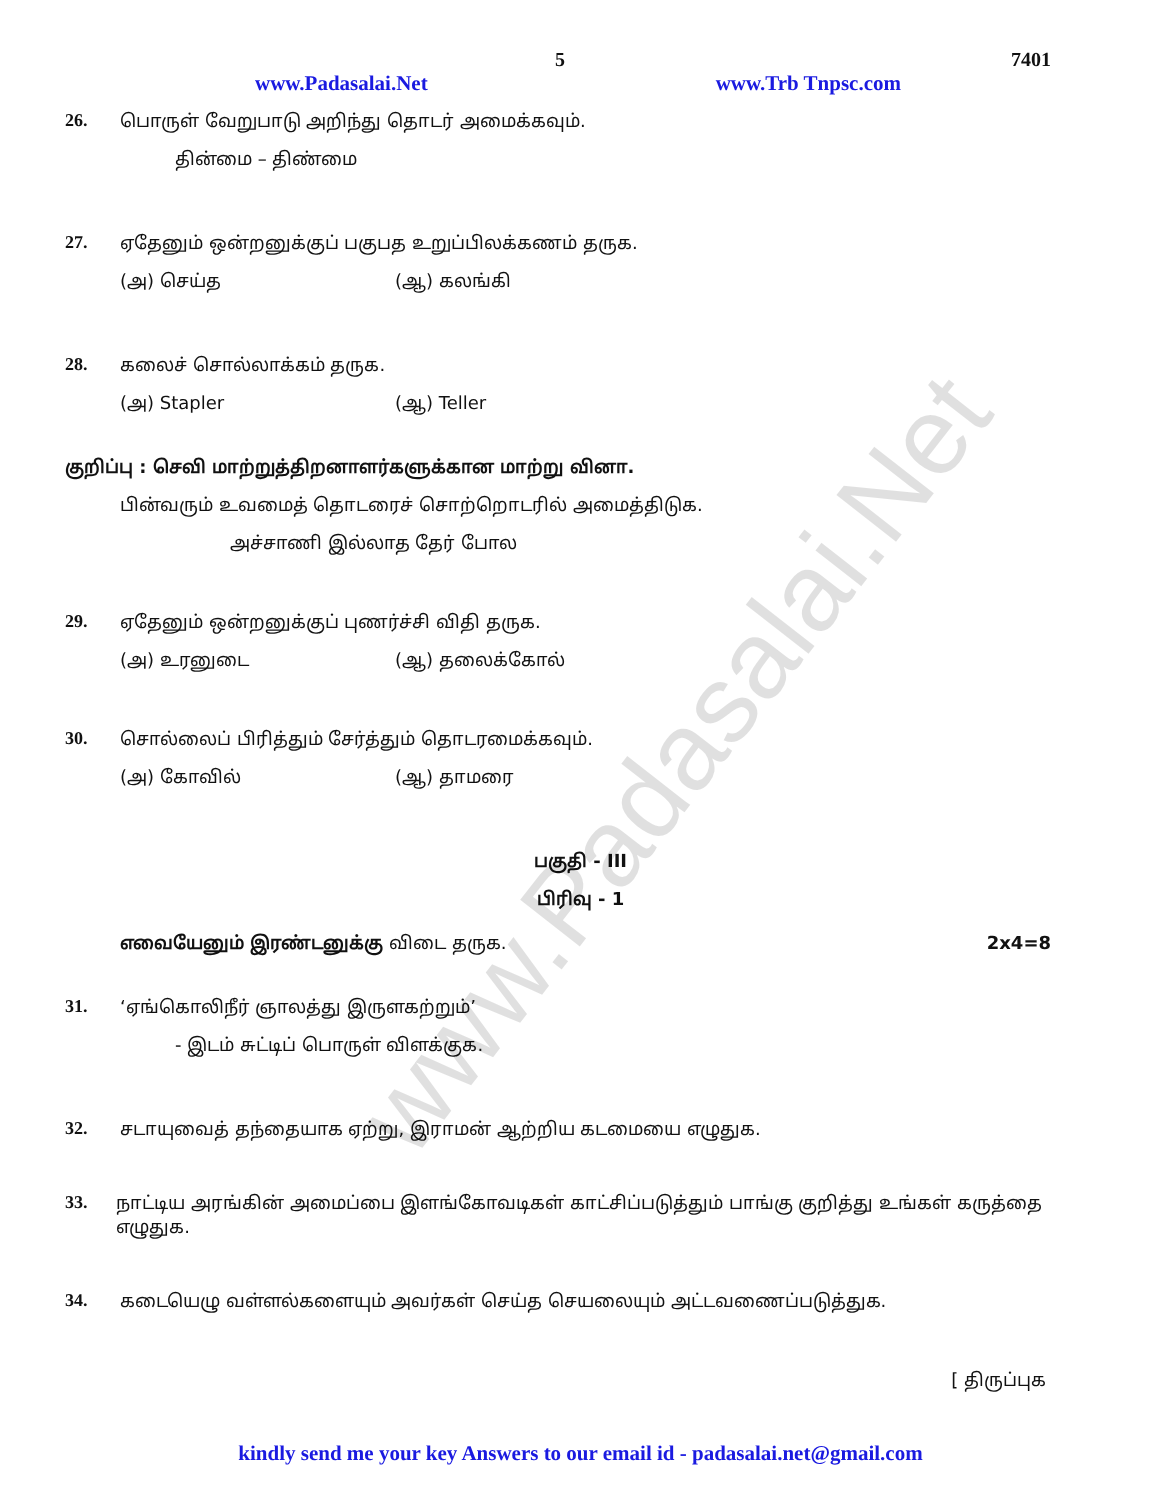www.Padasalai.Net
5 7401
www.Padasalai.Net www.Trb Tnpsc.com
26. பொருள் வேறுபாடு அறிந்து தொடர் அமைக்கவும்.
தின்மை – திண்மை
27. ஏதேனும் ஒன்றனுக்குப் பகுபத உறுப்பிலக்கணம் தருக.
(அ) செய்த (ஆ) கலங்கி
28. கலைச் சொல்லாக்கம் தருக.
(அ) Stapler (ஆ) Teller
குறிப்பு : செவி மாற்றுத்திறனாளர்களுக்கான மாற்று வினா.
பின்வரும் உவமைத் தொடரைச் சொற்றொடரில் அமைத்திடுக.
அச்சாணி இல்லாத தேர் போல
29. ஏதேனும் ஒன்றனுக்குப் புணர்ச்சி விதி தருக.
(அ) உரனுடை (ஆ) தலைக்கோல்
30. சொல்லைப் பிரித்தும் சேர்த்தும் தொடரமைக்கவும்.
(அ) கோவில் (ஆ) தாமரை
பகுதி - III
பிரிவு - 1
எவையேனும் இரண்டனுக்கு விடை தருக. 2x4=8
31. ‘ஏங்கொலிநீர் ஞாலத்து இருளகற்றும்’
- இடம் சுட்டிப் பொருள் விளக்குக.
32. சடாயுவைத் தந்தையாக ஏற்று, இராமன் ஆற்றிய கடமையை எழுதுக.
33. நாட்டிய அரங்கின் அமைப்பை இளங்கோவடிகள் காட்சிப்படுத்தும் பாங்கு குறித்து உங்கள் கருத்தை எழுதுக.
34. கடையெழு வள்ளல்களையும் அவர்கள் செய்த செயலையும் அட்டவணைப்படுத்துக.
[ திருப்புக
kindly send me your key Answers to our email id - padasalai.net@gmail.com